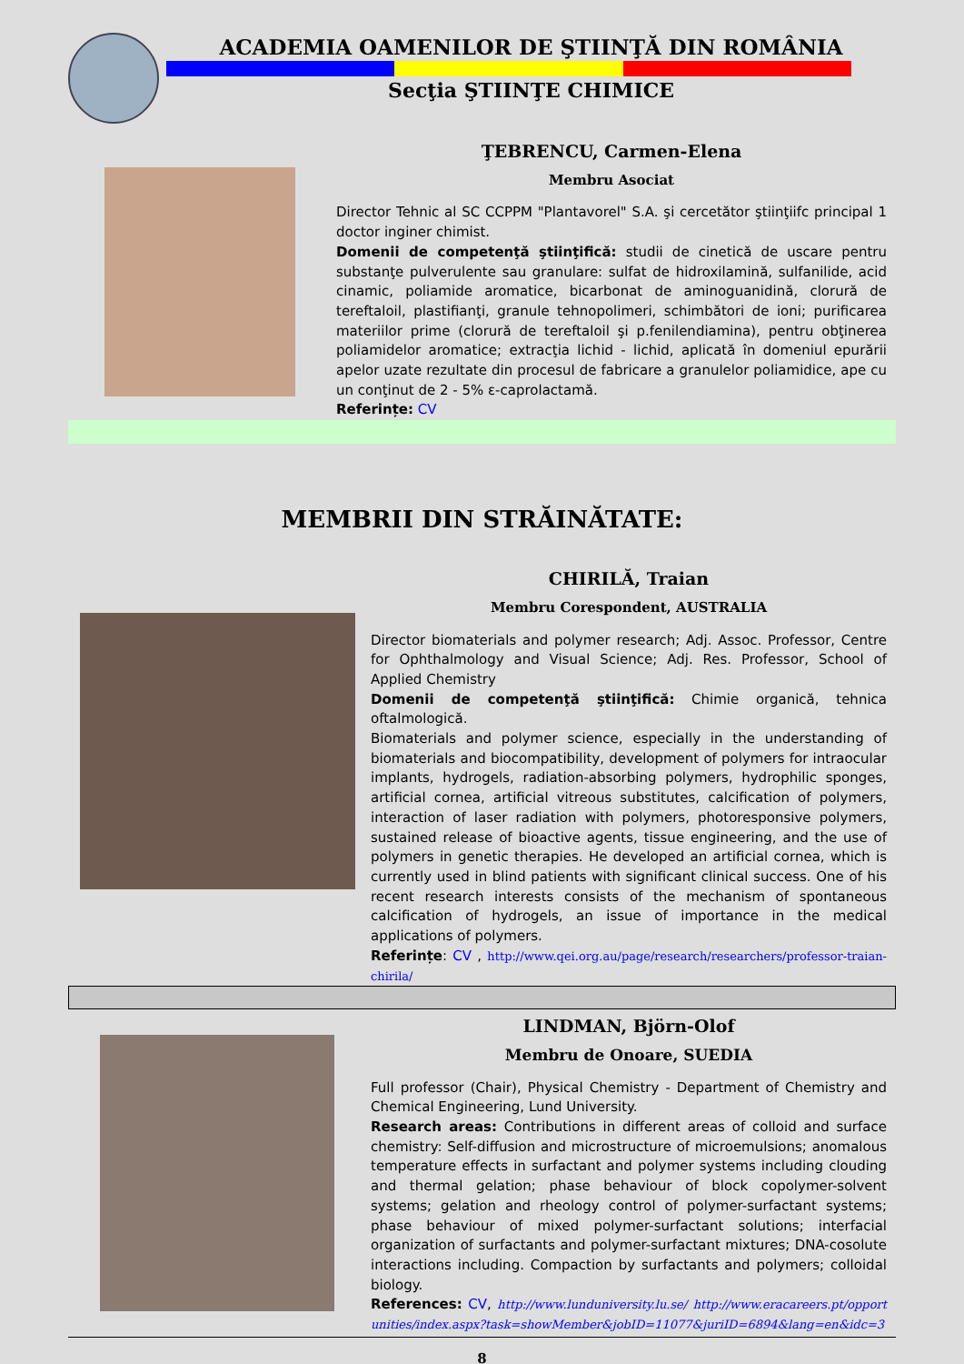ACADEMIA OAMENILOR DE ŞTIINŢĂ DIN ROMÂNIA
Secţia ŞTIINŢE CHIMICE
ŢEBRENCU, Carmen-Elena
Membru Asociat
Director Tehnic al SC CCPPM "Plantavorel" S.A. şi cercetător ştiinţiifc principal 1 doctor inginer chimist.
Domenii de competenţă ştiinţifică: studii de cinetică de uscare pentru substanţe pulverulente sau granulare: sulfat de hidroxilamină, sulfanilide, acid cinamic, poliamide aromatice, bicarbonat de aminoguanidină, clorură de tereftaloil, plastifianţi, granule tehnopolimeri, schimbători de ioni; purificarea materiilor prime (clorură de tereftaloil şi p.fenilendiamina), pentru obţinerea poliamidelor aromatice; extracţia lichid - lichid, aplicată în domeniul epurării apelor uzate rezultate din procesul de fabricare a granulelor poliamidice, ape cu un conţinut de 2 - 5% ε-caprolactamă.
Referințe: CV
MEMBRII DIN STRĂINĂTATE:
CHIRILĂ, Traian
Membru Corespondent, AUSTRALIA
Director biomaterials and polymer research; Adj. Assoc. Professor, Centre for Ophthalmology and Visual Science; Adj. Res. Professor, School of Applied Chemistry
Domenii de competenţă ştiinţifică: Chimie organică, tehnica oftalmologică.
Biomaterials and polymer science, especially in the understanding of biomaterials and biocompatibility, development of polymers for intraocular implants, hydrogels, radiation-absorbing polymers, hydrophilic sponges, artificial cornea, artificial vitreous substitutes, calcification of polymers, interaction of laser radiation with polymers, photoresponsive polymers, sustained release of bioactive agents, tissue engineering, and the use of polymers in genetic therapies. He developed an artificial cornea, which is currently used in blind patients with significant clinical success. One of his recent research interests consists of the mechanism of spontaneous calcification of hydrogels, an issue of importance in the medical applications of polymers.
Referințe: CV , http://www.qei.org.au/page/research/researchers/professor-traian-chirila/
LINDMAN, Björn-Olof
Membru de Onoare, SUEDIA
Full professor (Chair), Physical Chemistry - Department of Chemistry and Chemical Engineering, Lund University.
Research areas: Contributions in different areas of colloid and surface chemistry: Self-diffusion and microstructure of microemulsions; anomalous temperature effects in surfactant and polymer systems including clouding and thermal gelation; phase behaviour of block copolymer-solvent systems; gelation and rheology control of polymer-surfactant systems; phase behaviour of mixed polymer-surfactant solutions; interfacial organization of surfactants and polymer-surfactant mixtures; DNA-cosolute interactions including. Compaction by surfactants and polymers; colloidal biology.
References: CV, http://www.lunduniversity.lu.se/ http://www.eracareers.pt/opportunities/index.aspx?task=showMember&jobID=11077&juriID=6894&lang=en&idc=3
8